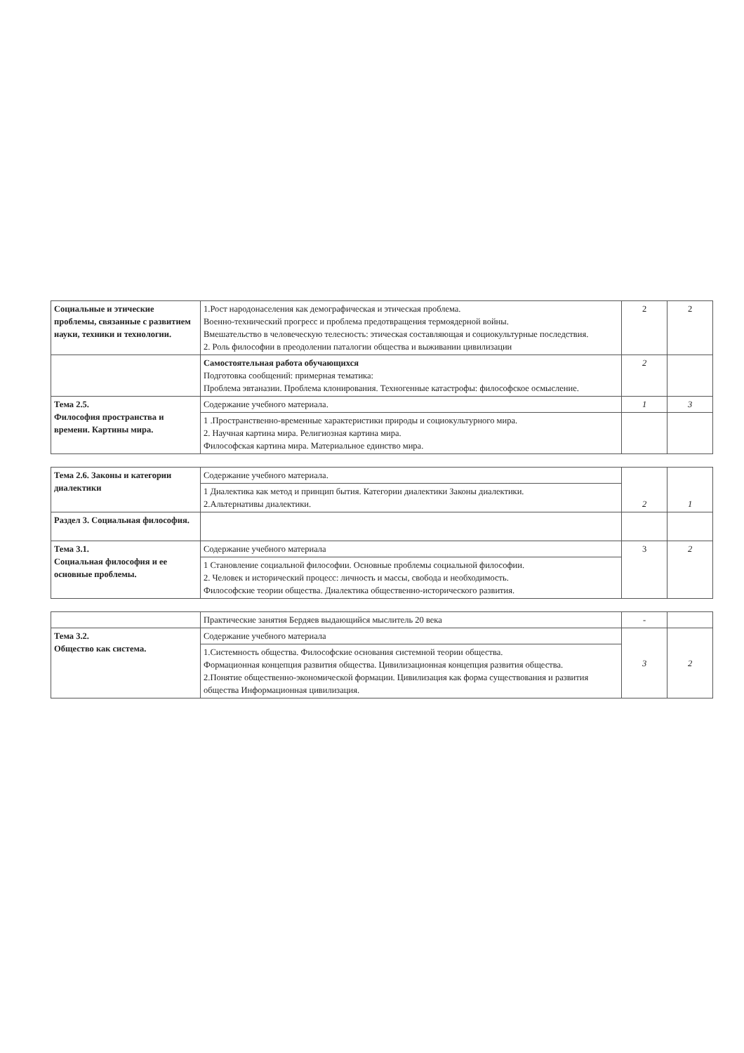| Социальные и этические проблемы, связанные с развитием науки, техники и технологии. | 1.Рост народонаселения как демографическая и этическая проблема. Военно-технический прогресс и проблема предотвращения термоядерной войны. Вмешательство в человеческую телесность: этическая составляющая и социокультурные последствия. 2. Роль философии в преодолении паталогии общества и выживании цивилизации | 2 | 2 |
| | Самостоятельная работа обучающихся Подготовка сообщений: примерная тематика: Проблема эвтаназии. Проблема клонирования. Техногенные катастрофы: философское осмысление. | 2 | |
| Тема 2.5. Философия пространства и времени. Картины мира. | Содержание учебного материала. | 1 | 3 |
| | 1 .Пространственно-временные характеристики природы и социокультурного мира. 2. Научная картина мира. Религиозная картина мира. Философская картина мира. Материальное единство мира. | | |
| Тема 2.6. Законы и категории диалектики | Содержание учебного материала. | 2 | 1 |
| | 1 Диалектика как метод и принцип бытия. Категории диалектики Законы диалектики. 2.Альтернативы диалектики. | | |
| Раздел 3. Социальная философия. | | | |
| Тема 3.1. Социальная философия и ее основные проблемы. | Содержание учебного материала | 3 | 2 |
| | 1 Становление социальной философии. Основные проблемы социальной философии. 2. Человек и исторический процесс: личность и массы, свобода и необходимость. Философские теории общества. Диалектика общественно-исторического развития. | | |
| | Практические занятия Бердяев выдающийся мыслитель 20 века | - | |
| Тема 3.2. Общество как система. | Содержание учебного материала | 3 | 2 |
| | 1.Системность общества. Философские основания системной теории общества. Формационная концепция развития общества. Цивилизационная концепция развития общества. 2.Понятие общественно-экономической формации. Цивилизация как форма существования и развития общества Информационная цивилизация. | | |